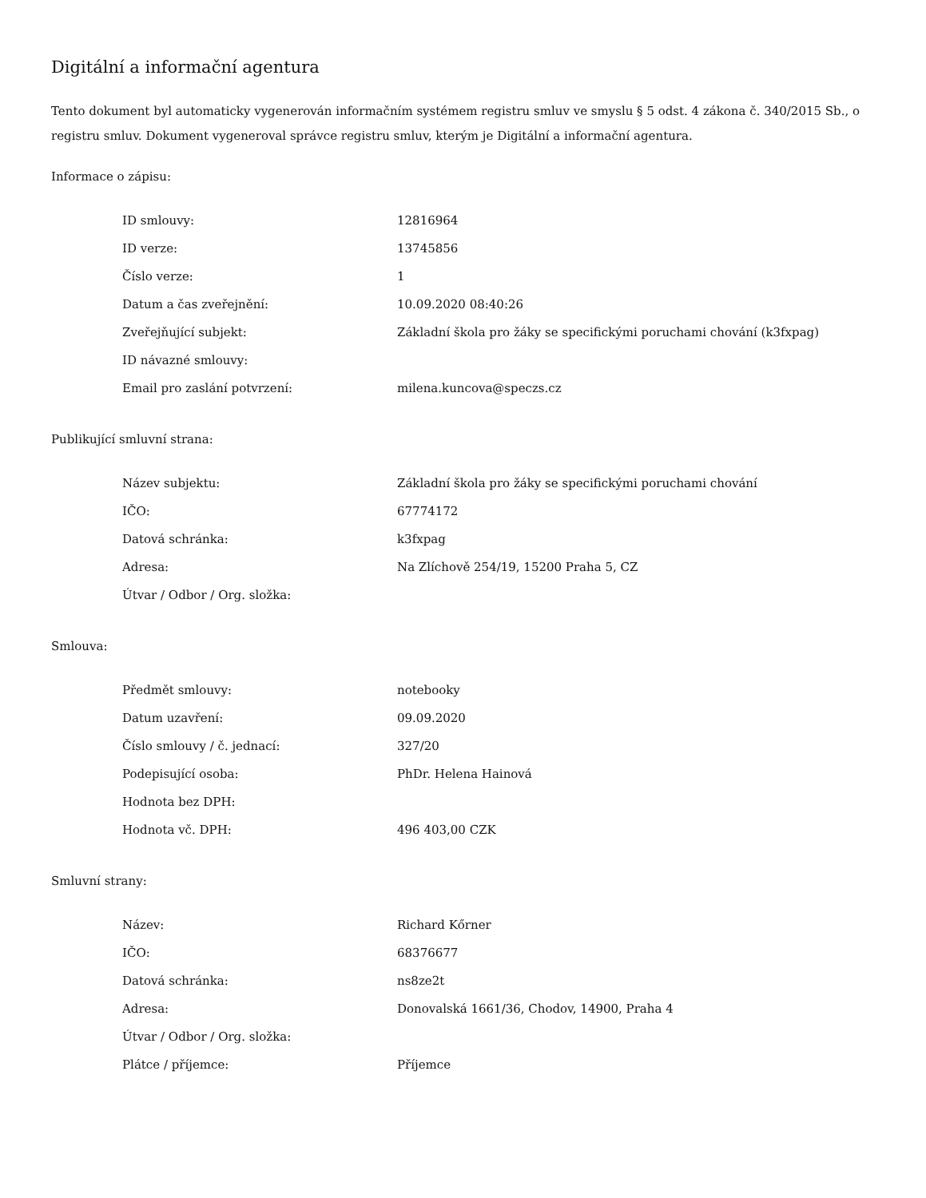Digitální a informační agentura
Tento dokument byl automaticky vygenerován informačním systémem registru smluv ve smyslu § 5 odst. 4 zákona č. 340/2015 Sb., o registru smluv. Dokument vygeneroval správce registru smluv, kterým je Digitální a informační agentura.
Informace o zápisu:
| ID smlouvy: | 12816964 |
| ID verze: | 13745856 |
| Číslo verze: | 1 |
| Datum a čas zveřejnění: | 10.09.2020 08:40:26 |
| Zveřejňující subjekt: | Základní škola pro žáky se specifickými poruchami chování (k3fxpag) |
| ID návazné smlouvy: | |
| Email pro zaslání potvrzení: | milena.kuncova@speczs.cz |
Publikující smluvní strana:
| Název subjektu: | Základní škola pro žáky se specifickými poruchami chování |
| IČO: | 67774172 |
| Datová schránka: | k3fxpag |
| Adresa: | Na Zlíchově 254/19, 15200 Praha 5, CZ |
| Útvar / Odbor / Org. složka: | |
Smlouva:
| Předmět smlouvy: | notebooky |
| Datum uzavření: | 09.09.2020 |
| Číslo smlouvy / č. jednací: | 327/20 |
| Podepisující osoba: | PhDr. Helena Hainová |
| Hodnota bez DPH: | |
| Hodnota vč. DPH: | 496 403,00 CZK |
Smluvní strany:
| Název: | Richard Kőrner |
| IČO: | 68376677 |
| Datová schránka: | ns8ze2t |
| Adresa: | Donovalská 1661/36, Chodov, 14900, Praha 4 |
| Útvar / Odbor / Org. složka: | |
| Plátce / příjemce: | Příjemce |